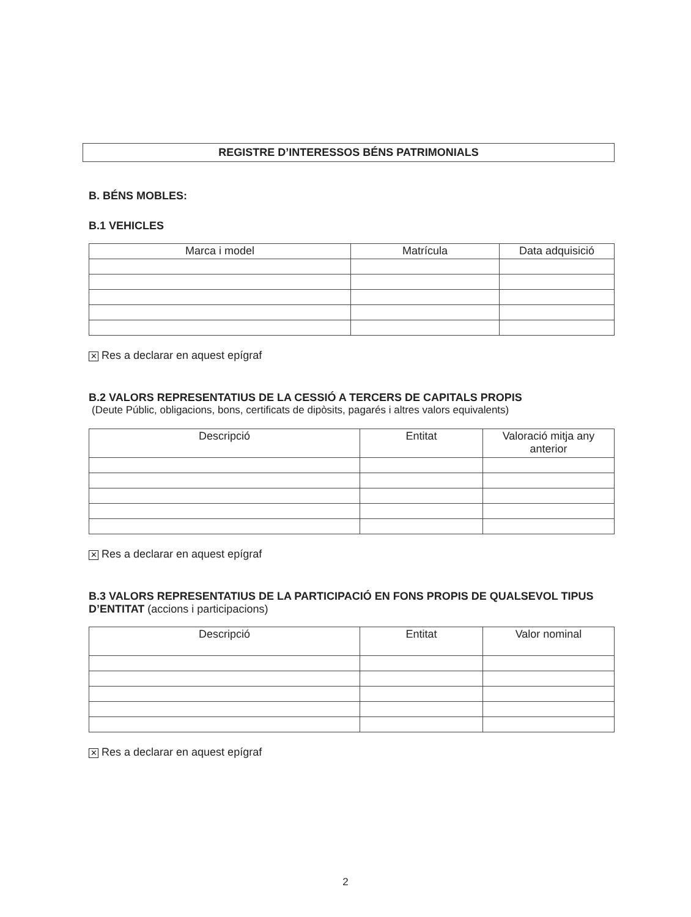REGISTRE D’INTERESSOS BÉNS PATRIMONIALS
B. BÉNS MOBLES:
B.1 VEHICLES
| Marca i model | Matrícula | Data adquisició |
| --- | --- | --- |
✕ Res a declarar en aquest epígraf
B.2 VALORS REPRESENTATIUS DE LA CESSIÓ A TERCERS DE CAPITALS PROPIS
(Deute Públic, obligacions, bons, certificats de dipòsits, pagarés i altres valors equivalents)
| Descripció | Entitat | Valoració mitja any anterior |
| --- | --- | --- |
✕ Res a declarar en aquest epígraf
B.3 VALORS REPRESENTATIUS DE LA PARTICIPACIÓ EN FONS PROPIS DE QUALSEVOL TIPUS D’ENTITAT (accions i participacions)
| Descripció | Entitat | Valor nominal |
| --- | --- | --- |
✕ Res a declarar en aquest epígraf
2